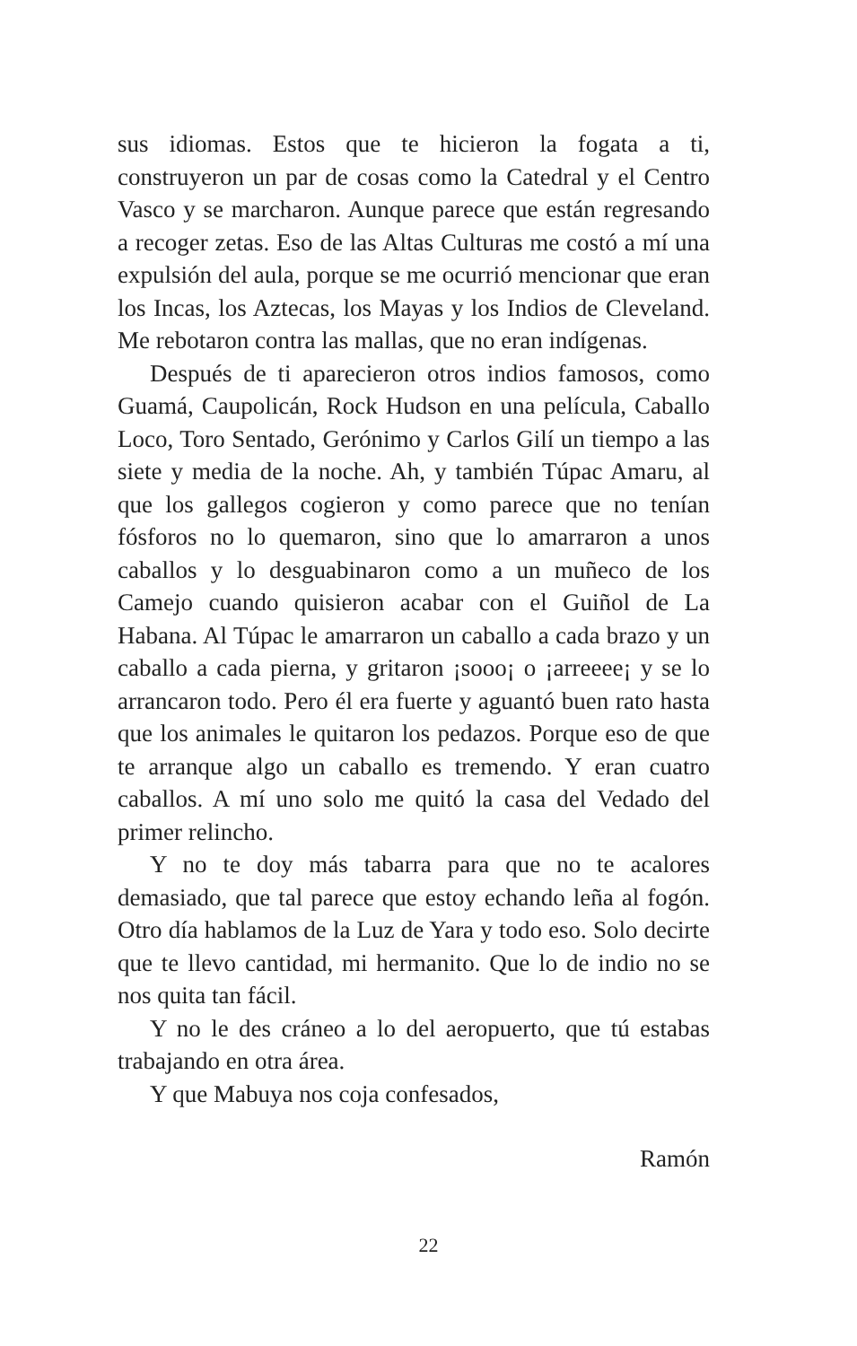sus idiomas. Estos que te hicieron la fogata a ti, construyeron un par de cosas como la Catedral y el Centro Vasco y se marcharon. Aunque parece que están regresando a recoger zetas. Eso de las Altas Culturas me costó a mí una expulsión del aula, porque se me ocurrió mencionar que eran los Incas, los Aztecas, los Mayas y los Indios de Cleveland. Me rebotaron contra las mallas, que no eran indígenas.
Después de ti aparecieron otros indios famosos, como Guamá, Caupolicán, Rock Hudson en una película, Caballo Loco, Toro Sentado, Gerónimo y Carlos Gilí un tiempo a las siete y media de la noche. Ah, y también Túpac Amaru, al que los gallegos cogieron y como parece que no tenían fósforos no lo quemaron, sino que lo amarraron a unos caballos y lo desguabinaron como a un muñeco de los Camejo cuando quisieron acabar con el Guiñol de La Habana. Al Túpac le amarraron un caballo a cada brazo y un caballo a cada pierna, y gritaron ¡sooo¡ o ¡arreeee¡ y se lo arrancaron todo. Pero él era fuerte y aguantó buen rato hasta que los animales le quitaron los pedazos. Porque eso de que te arranque algo un caballo es tremendo. Y eran cuatro caballos. A mí uno solo me quitó la casa del Vedado del primer relincho.
Y no te doy más tabarra para que no te acalores demasiado, que tal parece que estoy echando leña al fogón. Otro día hablamos de la Luz de Yara y todo eso. Solo decirte que te llevo cantidad, mi hermanito. Que lo de indio no se nos quita tan fácil.
Y no le des cráneo a lo del aeropuerto, que tú estabas trabajando en otra área.
Y que Mabuya nos coja confesados,
Ramón
22